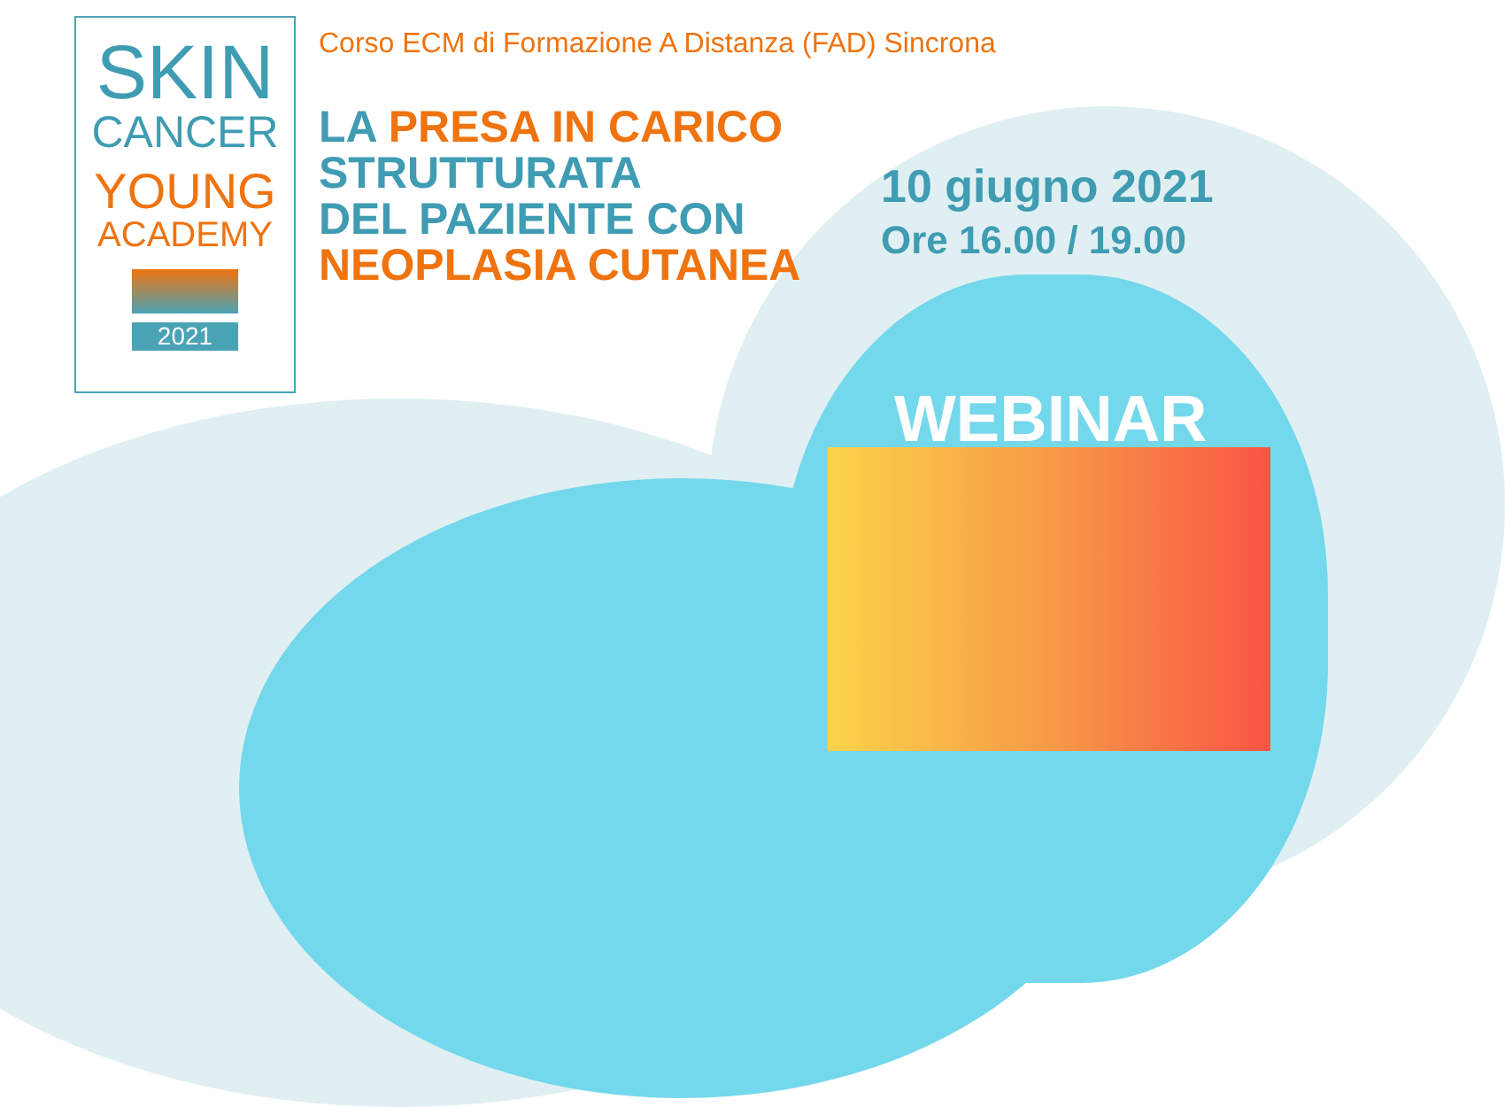SKIN
CANCER
YOUNG
ACADEMY
2021
Corso ECM di Formazione A Distanza (FAD) Sincrona
LA PRESA IN CARICO
STRUTTURATA
DEL PAZIENTE CON
NEOPLASIA CUTANEA
10 giugno 2021
Ore 16.00 / 19.00
WEBINAR